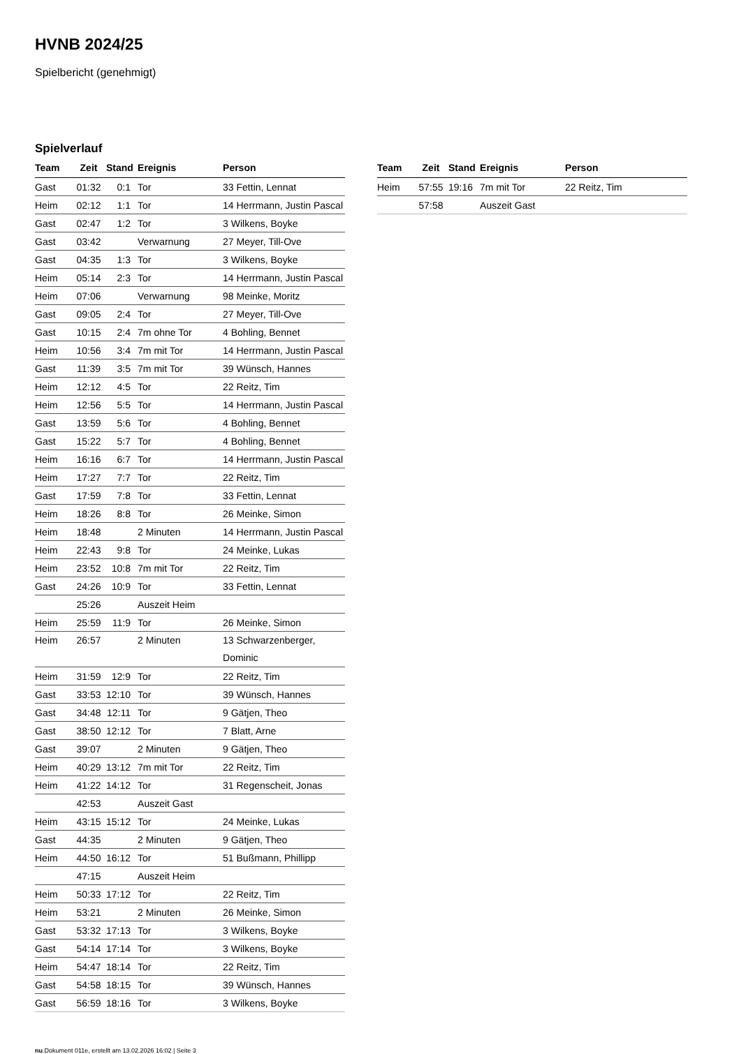HVNB 2024/25
Spielbericht (genehmigt)
Spielverlauf
| Team | Zeit | Stand | Ereignis | Person |
| --- | --- | --- | --- | --- |
| Gast | 01:32 | 0:1 | Tor | 33 Fettin, Lennat |
| Heim | 02:12 | 1:1 | Tor | 14 Herrmann, Justin Pascal |
| Gast | 02:47 | 1:2 | Tor | 3 Wilkens, Boyke |
| Gast | 03:42 | | Verwarnung | 27 Meyer, Till-Ove |
| Gast | 04:35 | 1:3 | Tor | 3 Wilkens, Boyke |
| Heim | 05:14 | 2:3 | Tor | 14 Herrmann, Justin Pascal |
| Heim | 07:06 | | Verwarnung | 98 Meinke, Moritz |
| Gast | 09:05 | 2:4 | Tor | 27 Meyer, Till-Ove |
| Gast | 10:15 | 2:4 | 7m ohne Tor | 4 Bohling, Bennet |
| Heim | 10:56 | 3:4 | 7m mit Tor | 14 Herrmann, Justin Pascal |
| Gast | 11:39 | 3:5 | 7m mit Tor | 39 Wünsch, Hannes |
| Heim | 12:12 | 4:5 | Tor | 22 Reitz, Tim |
| Heim | 12:56 | 5:5 | Tor | 14 Herrmann, Justin Pascal |
| Gast | 13:59 | 5:6 | Tor | 4 Bohling, Bennet |
| Gast | 15:22 | 5:7 | Tor | 4 Bohling, Bennet |
| Heim | 16:16 | 6:7 | Tor | 14 Herrmann, Justin Pascal |
| Heim | 17:27 | 7:7 | Tor | 22 Reitz, Tim |
| Gast | 17:59 | 7:8 | Tor | 33 Fettin, Lennat |
| Heim | 18:26 | 8:8 | Tor | 26 Meinke, Simon |
| Heim | 18:48 | | 2 Minuten | 14 Herrmann, Justin Pascal |
| Heim | 22:43 | 9:8 | Tor | 24 Meinke, Lukas |
| Heim | 23:52 | 10:8 | 7m mit Tor | 22 Reitz, Tim |
| Gast | 24:26 | 10:9 | Tor | 33 Fettin, Lennat |
| | 25:26 | | Auszeit Heim | |
| Heim | 25:59 | 11:9 | Tor | 26 Meinke, Simon |
| Heim | 26:57 | | 2 Minuten | 13 Schwarzenberger, Dominic |
| Heim | 31:59 | 12:9 | Tor | 22 Reitz, Tim |
| Gast | 33:53 | 12:10 | Tor | 39 Wünsch, Hannes |
| Gast | 34:48 | 12:11 | Tor | 9 Gätjen, Theo |
| Gast | 38:50 | 12:12 | Tor | 7 Blatt, Arne |
| Gast | 39:07 | | 2 Minuten | 9 Gätjen, Theo |
| Heim | 40:29 | 13:12 | 7m mit Tor | 22 Reitz, Tim |
| Heim | 41:22 | 14:12 | Tor | 31 Regenscheit, Jonas |
| | 42:53 | | Auszeit Gast | |
| Heim | 43:15 | 15:12 | Tor | 24 Meinke, Lukas |
| Gast | 44:35 | | 2 Minuten | 9 Gätjen, Theo |
| Heim | 44:50 | 16:12 | Tor | 51 Bußmann, Phillipp |
| | 47:15 | | Auszeit Heim | |
| Heim | 50:33 | 17:12 | Tor | 22 Reitz, Tim |
| Heim | 53:21 | | 2 Minuten | 26 Meinke, Simon |
| Gast | 53:32 | 17:13 | Tor | 3 Wilkens, Boyke |
| Gast | 54:14 | 17:14 | Tor | 3 Wilkens, Boyke |
| Heim | 54:47 | 18:14 | Tor | 22 Reitz, Tim |
| Gast | 54:58 | 18:15 | Tor | 39 Wünsch, Hannes |
| Gast | 56:59 | 18:16 | Tor | 3 Wilkens, Boyke |
| Team | Zeit | Stand | Ereignis | Person |
| --- | --- | --- | --- | --- |
| Heim | 57:55 | 19:16 | 7m mit Tor | 22 Reitz, Tim |
| | 57:58 | | Auszeit Gast | |
nu.Dokument 011e, erstellt am 13.02.2026 16:02 | Seite 3